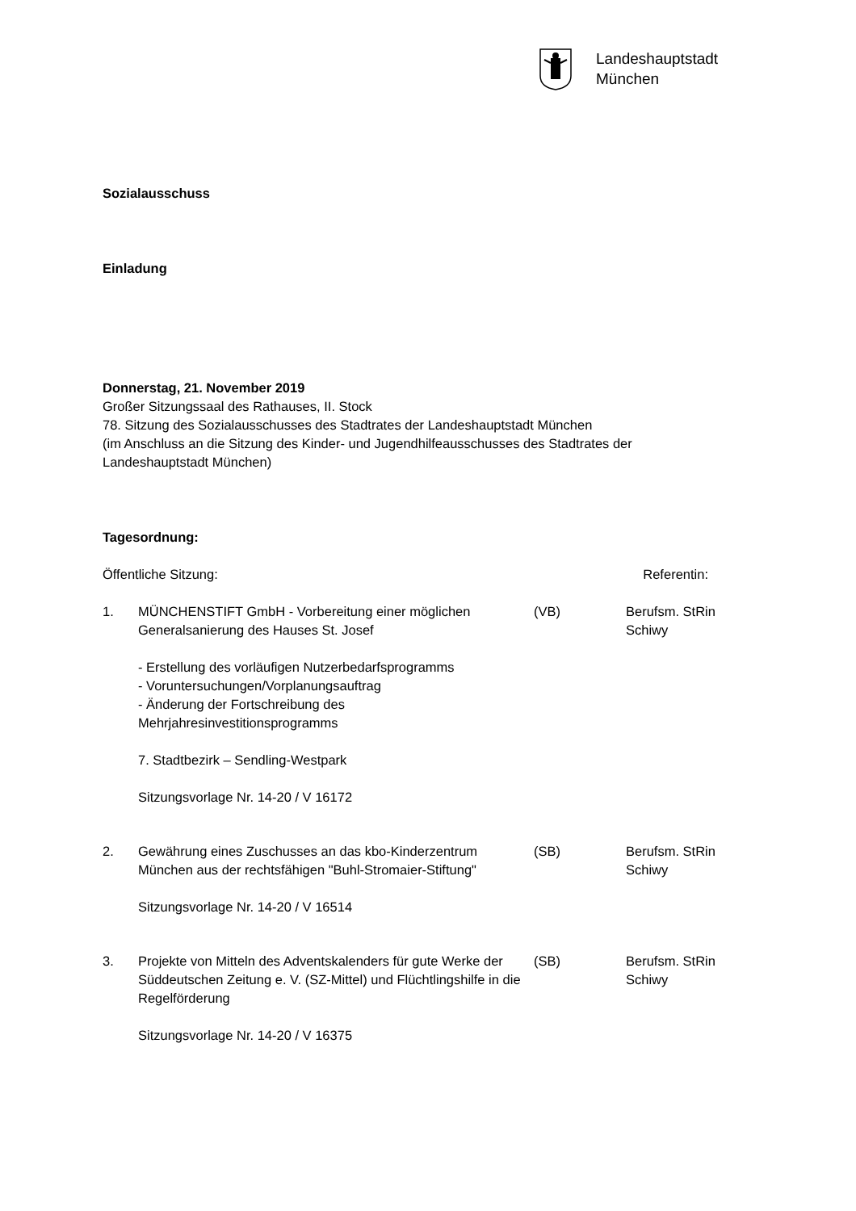Landeshauptstadt
München
Sozialausschuss
Einladung
Donnerstag, 21. November 2019
Großer Sitzungssaal des Rathauses, II. Stock
78. Sitzung des Sozialausschusses des Stadtrates der Landeshauptstadt München
(im Anschluss an die Sitzung des Kinder- und Jugendhilfeausschusses des Stadtrates der Landeshauptstadt München)
Tagesordnung:
Öffentliche Sitzung: Referentin:
1.
MÜNCHENSTIFT GmbH - Vorbereitung einer möglichen Generalsanierung des Hauses St. Josef
- Erstellung des vorläufigen Nutzerbedarfsprogramms
- Voruntersuchungen/Vorplanungsauftrag
- Änderung der Fortschreibung des Mehrjahresinvestitionsprogramms
7. Stadtbezirk – Sendling-Westpark
Sitzungsvorlage Nr. 14-20 / V 16172
(VB) Berufsm. StRin Schiwy
2.
Gewährung eines Zuschusses an das kbo-Kinderzentrum München aus der rechtsfähigen "Buhl-Stromaier-Stiftung"
Sitzungsvorlage Nr. 14-20 / V 16514
(SB) Berufsm. StRin Schiwy
3.
Projekte von Mitteln des Adventskalenders für gute Werke der Süddeutschen Zeitung e. V. (SZ-Mittel) und Flüchtlingshilfe in die Regelförderung
Sitzungsvorlage Nr. 14-20 / V 16375
(SB) Berufsm. StRin Schiwy